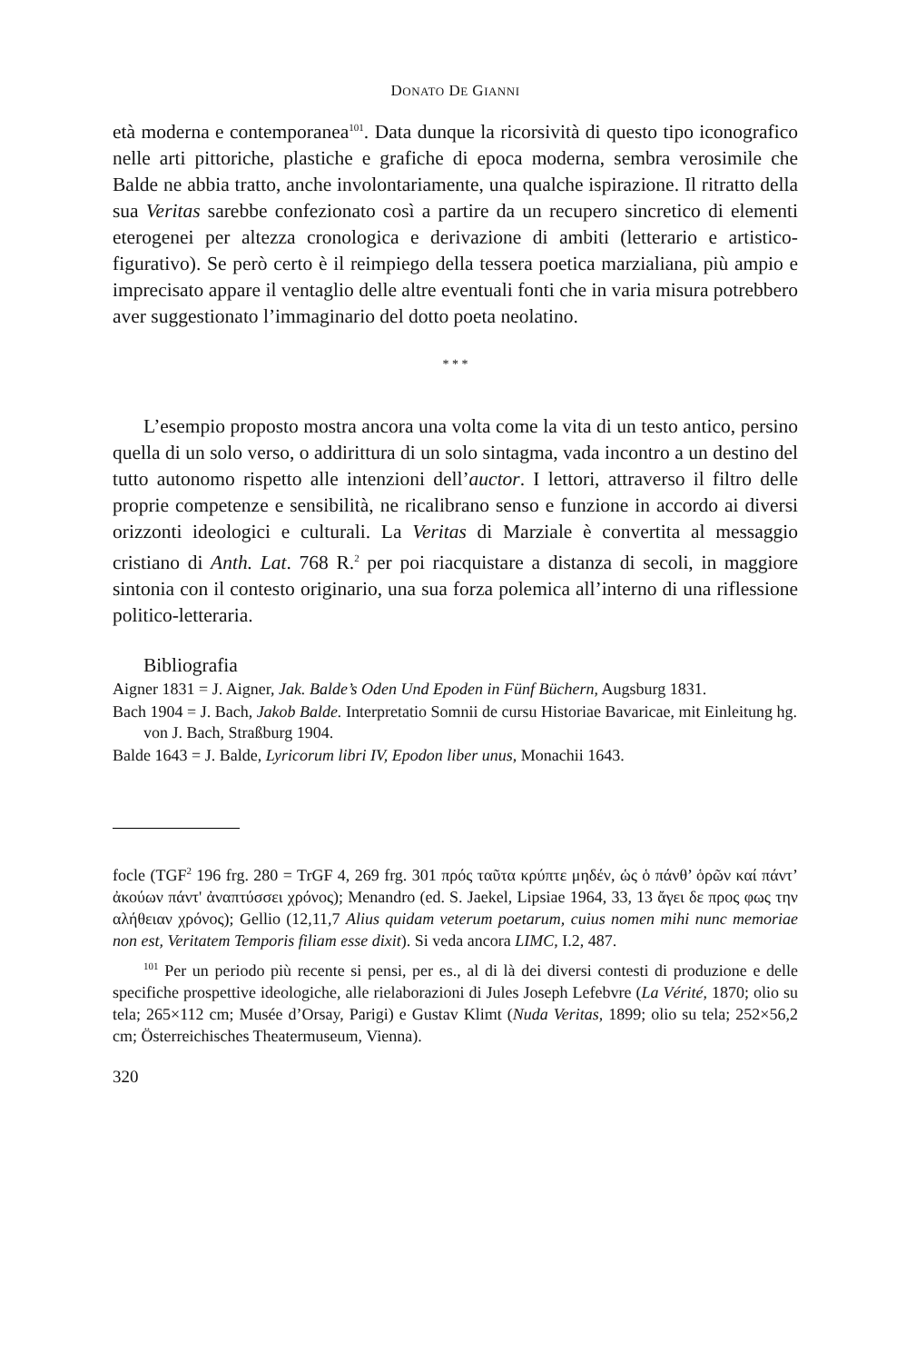DONATO DE GIANNI
età moderna e contemporanea<sup>101</sup>. Data dunque la ricorsività di questo tipo iconografico nelle arti pittoriche, plastiche e grafiche di epoca moderna, sembra verosimile che Balde ne abbia tratto, anche involontariamente, una qualche ispirazione. Il ritratto della sua Veritas sarebbe confezionato così a partire da un recupero sincretico di elementi eterogenei per altezza cronologica e derivazione di ambiti (letterario e artistico-figurativo). Se però certo è il reimpiego della tessera poetica marzialiana, più ampio e imprecisato appare il ventaglio delle altre eventuali fonti che in varia misura potrebbero aver suggestionato l’immaginario del dotto poeta neolatino.
* * *
L’esempio proposto mostra ancora una volta come la vita di un testo antico, persino quella di un solo verso, o addirittura di un solo sintagma, vada incontro a un destino del tutto autonomo rispetto alle intenzioni dell’auctor. I lettori, attraverso il filtro delle proprie competenze e sensibilità, ne ricalibrano senso e funzione in accordo ai diversi orizzonti ideologici e culturali. La Veritas di Marziale è convertita al messaggio cristiano di Anth. Lat. 768 R.<sup>2</sup> per poi riacquistare a distanza di secoli, in maggiore sintonia con il contesto originario, una sua forza polemica all’interno di una riflessione politico-letteraria.
Bibliografia
Aigner 1831 = J. Aigner, Jak. Balde’s Oden Und Epoden in Fünf Büchern, Augsburg 1831.
Bach 1904 = J. Bach, Jakob Balde. Interpretatio Somnii de cursu Historiae Bavaricae, mit Einleitung hg. von J. Bach, Straßburg 1904.
Balde 1643 = J. Balde, Lyricorum libri IV, Epodon liber unus, Monachii 1643.
focle (TGF<sup>2</sup> 196 frg. 280 = TrGF 4, 269 frg. 301 πρός ταῦτα κρύπτε μηδέν, ὡς ὁ πάνθ’ ὁρῶν καί πάντ’ ἀκούων πάντ' ἀναπτύσσει χρόνος); Menandro (ed. S. Jaekel, Lipsiae 1964, 33, 13 ἄγει δε προς φως την αλήθειαν χρόνος); Gellio (12,11,7 Alius quidam veterum poetarum, cuius nomen mihi nunc memoriae non est, Veritatem Temporis filiam esse dixit). Si veda ancora LIMC, I.2, 487.
<sup>101</sup> Per un periodo più recente si pensi, per es., al di là dei diversi contesti di produzione e delle specifiche prospettive ideologiche, alle rielaborazioni di Jules Joseph Lefebvre (La Vérité, 1870; olio su tela; 265×112 cm; Musée d’Orsay, Parigi) e Gustav Klimt (Nuda Veritas, 1899; olio su tela; 252×56,2 cm; Österreichisches Theatermuseum, Vienna).
320